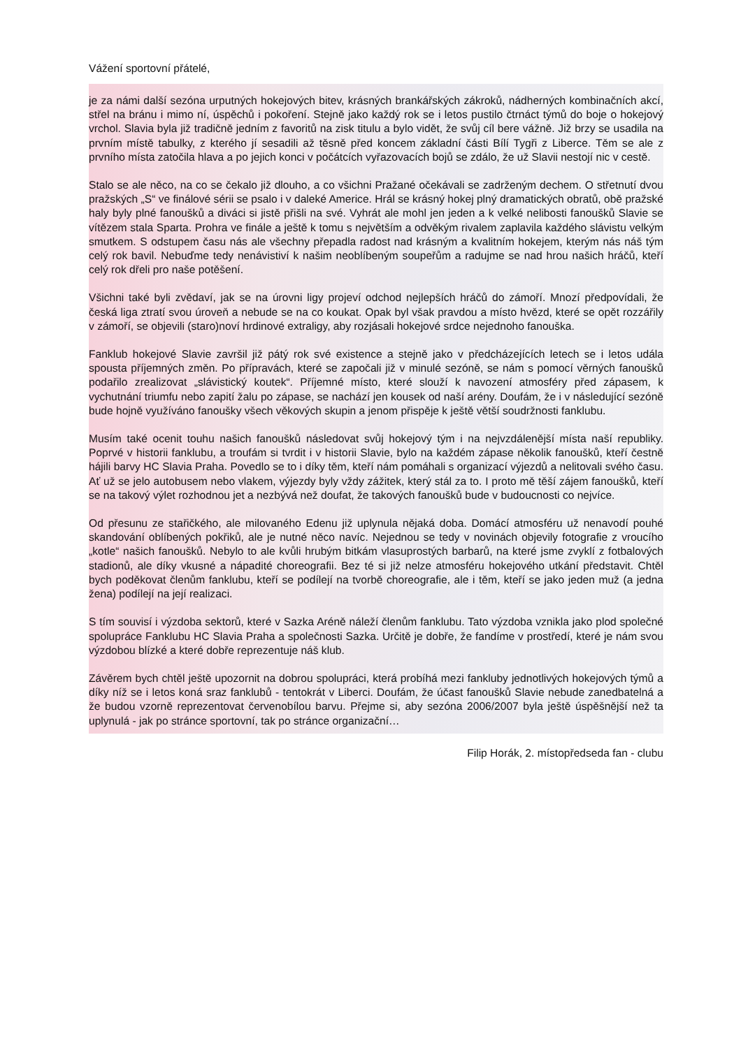Vážení sportovní přátelé,
je za námi další sezóna urputných hokejových bitev, krásných brankářských zákroků, nádherných kombinačních akcí, střel na bránu i mimo ní, úspěchů i pokoření. Stejně jako každý rok se i letos pustilo čtrnáct týmů do boje o hokejový vrchol. Slavia byla již tradičně jedním z favoritů na zisk titulu a bylo vidět, že svůj cíl bere vážně. Již brzy se usadila na prvním místě tabulky, z kterého jí sesadili až těsně před koncem základní části Bílí Tygři z Liberce. Těm se ale z prvního místa zatočila hlava a po jejich konci v počátcích vyřazovacích bojů se zdálo, že už Slavii nestojí nic v cestě.
Stalo se ale něco, na co se čekalo již dlouho, a co všichni Pražané očekávali se zadrženým dechem. O střetnutí dvou pražských „S“ ve finálové sérii se psalo i v daleké Americe. Hrál se krásný hokej plný dramatických obratů, obě pražské haly byly plné fanoušků a diváci si jistě přišli na své. Vyhrát ale mohl jen jeden a k velké nelibosti fanoušků Slavie se vítězem stala Sparta. Prohra ve finále a ještě k tomu s největším a odvěkým rivalem zaplavila každého slávistu velkým smutkem. S odstupem času nás ale všechny přepadla radost nad krásným a kvalitním hokejem, kterým nás náš tým celý rok bavil. Nebuďme tedy nenávistiví k našim neoblíbeným soupeřům a radujme se nad hrou našich hráčů, kteří celý rok dřeli pro naše potěšení.
Všichni také byli zvědaví, jak se na úrovni ligy projeví odchod nejlepších hráčů do zámoří. Mnozí předpovídali, že česká liga ztratí svou úroveň a nebude se na co koukat. Opak byl však pravdou a místo hvězd, které se opět rozzářily v zámoří, se objevili (staro)noví hrdinové extraligy, aby rozjásali hokejové srdce nejednoho fanouška.
Fanklub hokejové Slavie završil již pátý rok své existence a stejně jako v předcházejících letech se i letos udála spousta příjemných změn. Po přípravách, které se započali již v minulé sezóně, se nám s pomocí věrných fanoušků podařilo zrealizovat „slávistický koutek“. Příjemné místo, které slouží k navození atmosféry před zápasem, k vychutnání triumfu nebo zapití žalu po zápase, se nachází jen kousek od naší arény. Doufám, že i v následující sezóně bude hojně využíváno fanoušky všech věkových skupin a jenom přispěje k ještě větší soudržnosti fanklubu.
Musím také ocenit touhu našich fanoušků následovat svůj hokejový tým i na nejvzdálenější místa naší republiky. Poprvé v historii fanklubu, a troufám si tvrdit i v historii Slavie, bylo na každém zápase několik fanoušků, kteří čestně hájili barvy HC Slavia Praha. Povedlo se to i díky těm, kteří nám pomáhali s organizací výjezdů a nelitovali svého času. Ať už se jelo autobusem nebo vlakem, výjezdy byly vždy zážitek, který stál za to. I proto mě těší zájem fanoušků, kteří se na takový výlet rozhodnou jet a nezbývá než doufat, že takových fanoušků bude v budoucnosti co nejvíce.
Od přesunu ze stařičkého, ale milovaného Edenu již uplynula nějaká doba. Domácí atmosféru už nenavodí pouhé skandování oblíbených pokřiků, ale je nutné něco navíc. Nejednou se tedy v novinách objevily fotografie z vroucího „kotle“ našich fanoušků. Nebylo to ale kvůli hrubým bitkám vlasuprostých barbarů, na které jsme zvyklí z fotbalových stadionů, ale díky vkusné a nápadité choreografii. Bez té si již nelze atmosféru hokejového utkání představit. Chtěl bych poděkovat členům fanklubu, kteří se podílejí na tvorbě choreografie, ale i těm, kteří se jako jeden muž (a jedna žena) podílejí na její realizaci.
S tím souvisí i výzdoba sektorů, které v Sazka Aréně náleží členům fanklubu. Tato výzdoba vznikla jako plod společné spolupráce Fanklubu HC Slavia Praha a společnosti Sazka. Určitě je dobře, že fandíme v prostředí, které je nám svou výzdobou blízké a které dobře reprezentuje náš klub.
Závěrem bych chtěl ještě upozornit na dobrou spolupráci, která probíhá mezi fankluby jednotlivých hokejových týmů a díky níž se i letos koná sraz fanklubů - tentokrát v Liberci. Doufám, že účast fanoušků Slavie nebude zanedbatelná a že budou vzorně reprezentovat červenobílou barvu. Přejme si, aby sezóna 2006/2007 byla ještě úspěšnější než ta uplynulá - jak po stránce sportovní, tak po stránce organizační…
Filip Horák, 2. místopředseda fan - clubu